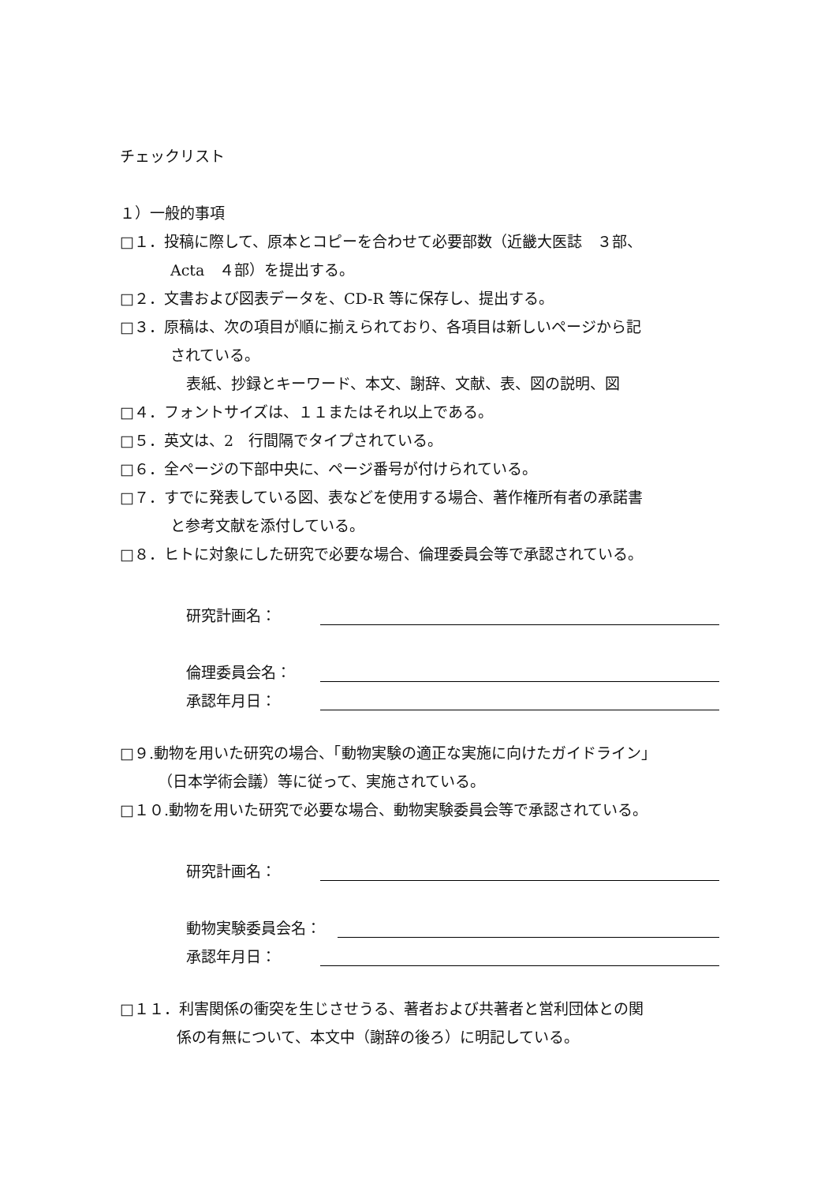チェックリスト
１）一般的事項
□１．投稿に際して、原本とコピーを合わせて必要部数（近畿大医誌　３部、
Acta　４部）を提出する。
□２．文書および図表データを、CD-R 等に保存し、提出する。
□３．原稿は、次の項目が順に揃えられており、各項目は新しいページから記
されている。
表紙、抄録とキーワード、本文、謝辞、文献、表、図の説明、図
□４．フォントサイズは、１１またはそれ以上である。
□５．英文は、2　行間隔でタイプされている。
□６．全ページの下部中央に、ページ番号が付けられている。
□７．すでに発表している図、表などを使用する場合、著作権所有者の承諾書
と参考文献を添付している。
□８．ヒトに対象にした研究で必要な場合、倫理委員会等で承認されている。
研究計画名：
倫理委員会名：
承認年月日：
□９.動物を用いた研究の場合、「動物実験の適正な実施に向けたガイドライン」
（日本学術会議）等に従って、実施されている。
□１０.動物を用いた研究で必要な場合、動物実験委員会等で承認されている。
研究計画名：
動物実験委員会名：
承認年月日：
□１１．利害関係の衝突を生じさせうる、著者および共著者と営利団体との関
係の有無について、本文中（謝辞の後ろ）に明記している。